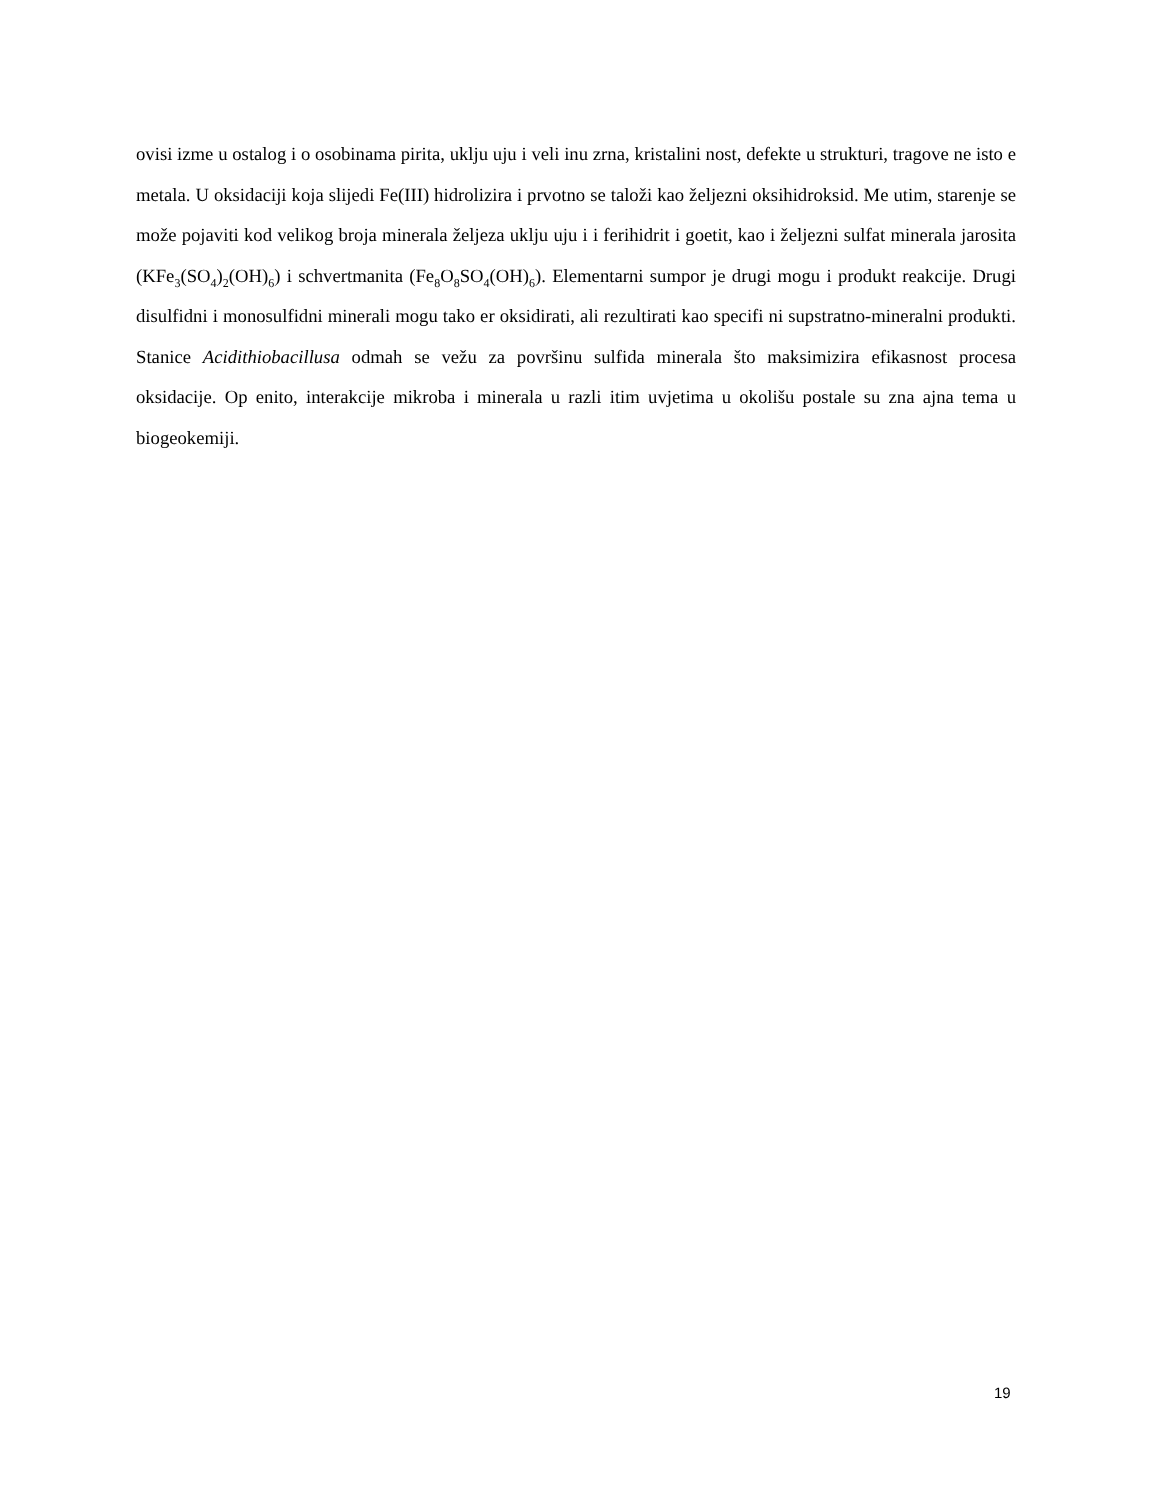ovisi izme u ostalog i o osobinama pirita, uklju uju i veli inu zrna, kristalini nost, defekte u strukturi, tragove ne isto e metala. U oksidaciji koja slijedi Fe(III) hidrolizira i prvotno se taloži kao željezni oksihidroksid. Me utim, starenje se može pojaviti kod velikog broja minerala željeza uklju uju i i ferihidrit i goetit, kao i željezni sulfat minerala jarosita (KFe<sub>3</sub>(SO<sub>4</sub>)<sub>2</sub>(OH)<sub>6</sub>) i schvertmanita (Fe<sub>8</sub>O<sub>8</sub>SO<sub>4</sub>(OH)<sub>6</sub>). Elementarni sumpor je drugi mogu i produkt reakcije. Drugi disulfidni i monosulfidni minerali mogu tako er oksidirati, ali rezultirati kao specifi ni supstratno-mineralni produkti. Stanice Acidithiobacillusa odmah se vežu za površinu sulfida minerala što maksimizira efikasnost procesa oksidacije. Op enito, interakcije mikroba i minerala u razli itim uvjetima u okolišu postale su zna ajna tema u biogeokemiji.
19